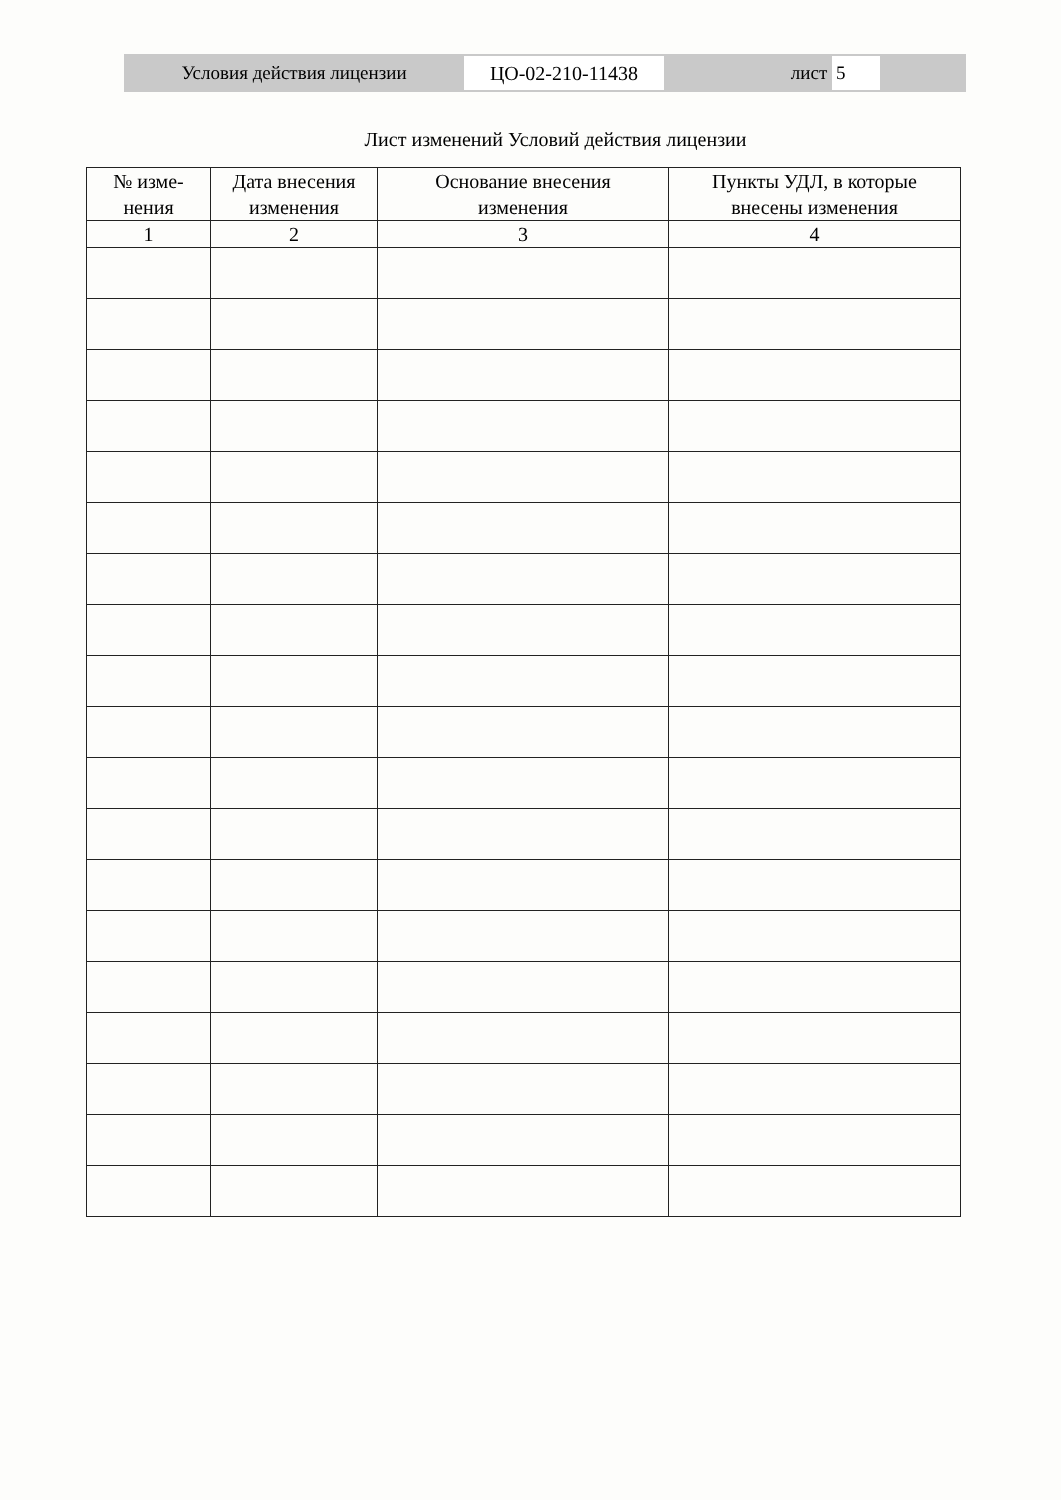Условия действия лицензии
ЦО-02-210-11438
лист 5
Лист изменений Условий действия лицензии
| № изме- нения | Дата внесения изменения | Основание внесения изменения | Пункты УДЛ, в которые внесены изменения |
| --- | --- | --- | --- |
| 1 | 2 | 3 | 4 |